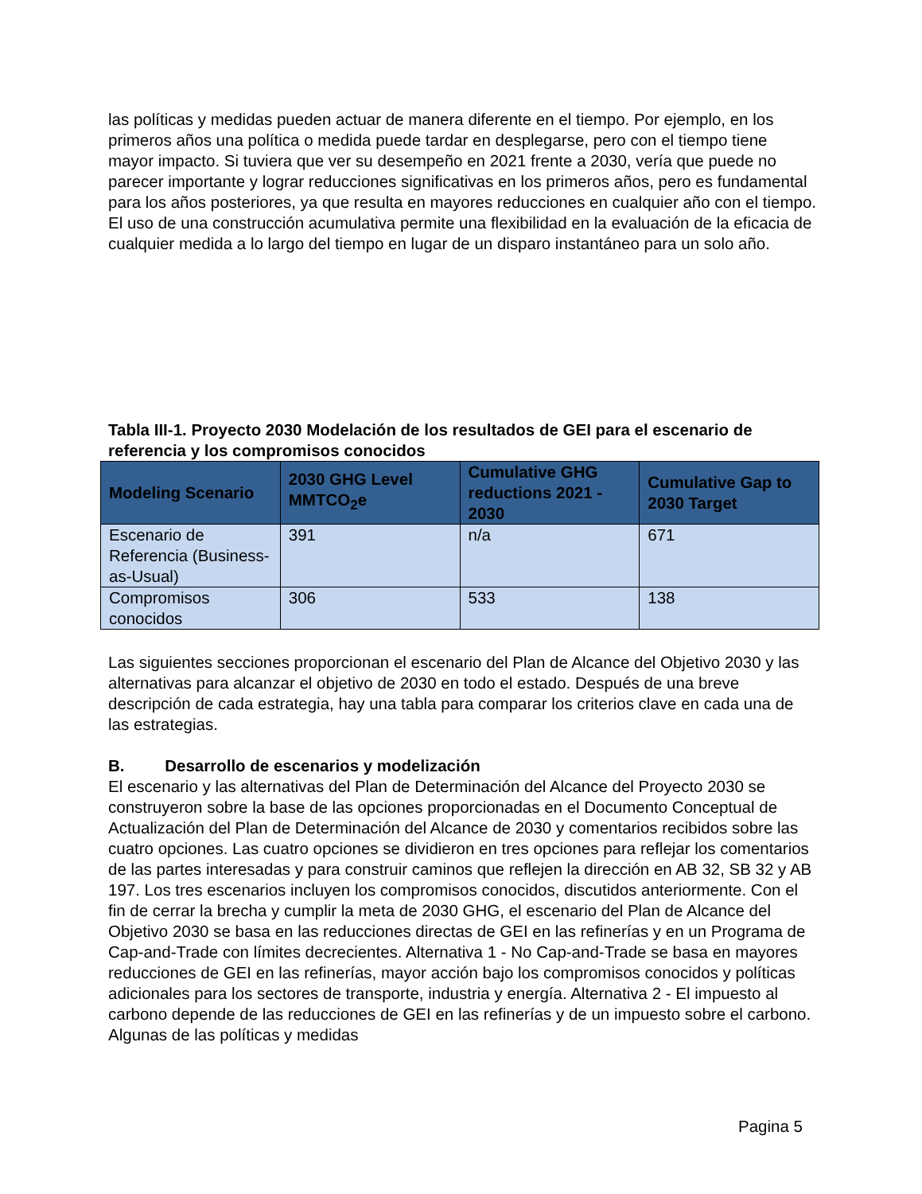las políticas y medidas pueden actuar de manera diferente en el tiempo. Por ejemplo, en los primeros años una política o medida puede tardar en desplegarse, pero con el tiempo tiene mayor impacto. Si tuviera que ver su desempeño en 2021 frente a 2030, vería que puede no parecer importante y lograr reducciones significativas en los primeros años, pero es fundamental para los años posteriores, ya que resulta en mayores reducciones en cualquier año con el tiempo. El uso de una construcción acumulativa permite una flexibilidad en la evaluación de la eficacia de cualquier medida a lo largo del tiempo en lugar de un disparo instantáneo para un solo año.
Tabla III-1. Proyecto 2030 Modelación de los resultados de GEI para el escenario de referencia y los compromisos conocidos
| Modeling Scenario | 2030 GHG Level MMTCO<sub>2</sub>e | Cumulative GHG reductions 2021 - 2030 | Cumulative Gap to 2030 Target |
| --- | --- | --- | --- |
| Escenario de Referencia (Business-as-Usual) | 391 | n/a | 671 |
| Compromisos conocidos | 306 | 533 | 138 |
Las siguientes secciones proporcionan el escenario del Plan de Alcance del Objetivo 2030 y las alternativas para alcanzar el objetivo de 2030 en todo el estado. Después de una breve descripción de cada estrategia, hay una tabla para comparar los criterios clave en cada una de las estrategias.
B. Desarrollo de escenarios y modelización
El escenario y las alternativas del Plan de Determinación del Alcance del Proyecto 2030 se construyeron sobre la base de las opciones proporcionadas en el Documento Conceptual de Actualización del Plan de Determinación del Alcance de 2030 y comentarios recibidos sobre las cuatro opciones. Las cuatro opciones se dividieron en tres opciones para reflejar los comentarios de las partes interesadas y para construir caminos que reflejen la dirección en AB 32, SB 32 y AB 197. Los tres escenarios incluyen los compromisos conocidos, discutidos anteriormente. Con el fin de cerrar la brecha y cumplir la meta de 2030 GHG, el escenario del Plan de Alcance del Objetivo 2030 se basa en las reducciones directas de GEI en las refinerías y en un Programa de Cap-and-Trade con límites decrecientes. Alternativa 1 - No Cap-and-Trade se basa en mayores reducciones de GEI en las refinerías, mayor acción bajo los compromisos conocidos y políticas adicionales para los sectores de transporte, industria y energía. Alternativa 2 - El impuesto al carbono depende de las reducciones de GEI en las refinerías y de un impuesto sobre el carbono. Algunas de las políticas y medidas
Pagina 5